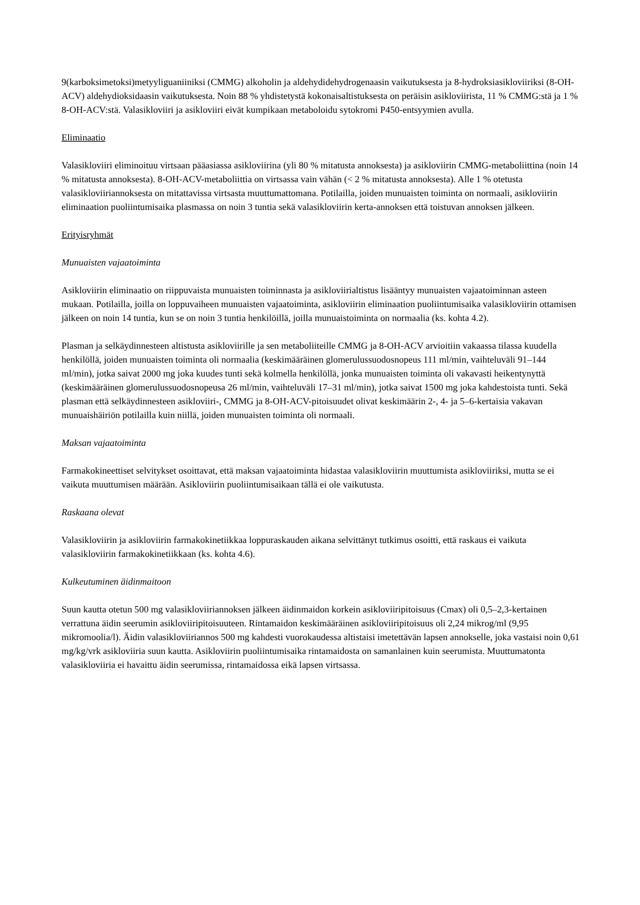9(karboksimetoksi)metyyliguaniiniksi (CMMG) alkoholin ja aldehydidehydrogenaasin vaikutuksesta ja 8-hydroksiasikloviiriksi (8-OH-ACV) aldehydioksidaasin vaikutuksesta. Noin 88 % yhdistetystä kokonaisaltistuksesta on peräisin asikloviirista, 11 % CMMG:stä ja 1 % 8-OH-ACV:stä. Valasikloviiri ja asikloviiri eivät kumpikaan metaboloidu sytokromi P450-entsyymien avulla.
Eliminaatio
Valasikloviiri eliminoituu virtsaan pääasiassa asikloviirina (yli 80 % mitatusta annoksesta) ja asikloviirin CMMG-metaboliittina (noin 14 % mitatusta annoksesta). 8-OH-ACV-metaboliittia on virtsassa vain vähän (< 2 % mitatusta annoksesta). Alle 1 % otetusta valasikloviiriannoksesta on mitattavissa virtsasta muuttumattomana. Potilailla, joiden munuaisten toiminta on normaali, asikloviirin eliminaation puoliintumisaika plasmassa on noin 3 tuntia sekä valasikloviirin kerta-annoksen että toistuvan annoksen jälkeen.
Erityisryhmät
Munuaisten vajaatoiminta
Asikloviirin eliminaatio on riippuvaista munuaisten toiminnasta ja asikloviirialtistus lisääntyy munuaisten vajaatoiminnan asteen mukaan. Potilailla, joilla on loppuvaiheen munuaisten vajaatoiminta, asikloviirin eliminaation puoliintumisaika valasikloviirin ottamisen jälkeen on noin 14 tuntia, kun se on noin 3 tuntia henkilöillä, joilla munuaistoiminta on normaalia (ks. kohta 4.2).
Plasman ja selkäydinnesteen altistusta asikloviirille ja sen metaboliiteille CMMG ja 8-OH-ACV arvioitiin vakaassa tilassa kuudella henkilöllä, joiden munuaisten toiminta oli normaalia (keskimääräinen glomerulussuodosnopeus 111 ml/min, vaihteluväli 91–144 ml/min), jotka saivat 2000 mg joka kuudes tunti sekä kolmella henkilöllä, jonka munuaisten toiminta oli vakavasti heikentynyttä (keskimääräinen glomerulussuodosnopeusa 26 ml/min, vaihteluväli 17–31 ml/min), jotka saivat 1500 mg joka kahdestoista tunti. Sekä plasman että selkäydinnesteen asikloviiri-, CMMG ja 8-OH-ACV-pitoisuudet olivat keskimäärin 2-, 4- ja 5–6-kertaisia vakavan munuaishäiriön potilailla kuin niillä, joiden munuaisten toiminta oli normaali.
Maksan vajaatoiminta
Farmakokineettiset selvitykset osoittavat, että maksan vajaatoiminta hidastaa valasikloviirin muuttumista asikloviiriksi, mutta se ei vaikuta muuttumisen määrään. Asikloviirin puoliintumisaikaan tällä ei ole vaikutusta.
Raskaana olevat
Valasikloviirin ja asikloviirin farmakokinetiikkaa loppuraskauden aikana selvittänyt tutkimus osoitti, että raskaus ei vaikuta valasikloviirin farmakokinetiikkaan (ks. kohta 4.6).
Kulkeutuminen äidinmaitoon
Suun kautta otetun 500 mg valasikloviiriannoksen jälkeen äidinmaidon korkein asikloviiripitoisuus (Cmax) oli 0,5–2,3-kertainen verrattuna äidin seerumin asikloviiripitoisuuteen. Rintamaidon keskimääräinen asikloviiripitoisuus oli 2,24 mikrog/ml (9,95 mikromoolia/l). Äidin valasikloviiriannos 500 mg kahdesti vuorokaudessa altistaisi imetettävän lapsen annokselle, joka vastaisi noin 0,61 mg/kg/vrk asikloviiria suun kautta. Asikloviirin puoliintumisaika rintamaidosta on samanlainen kuin seerumista. Muuttumatonta valasikloviiria ei havaittu äidin seerumissa, rintamaidossa eikä lapsen virtsassa.